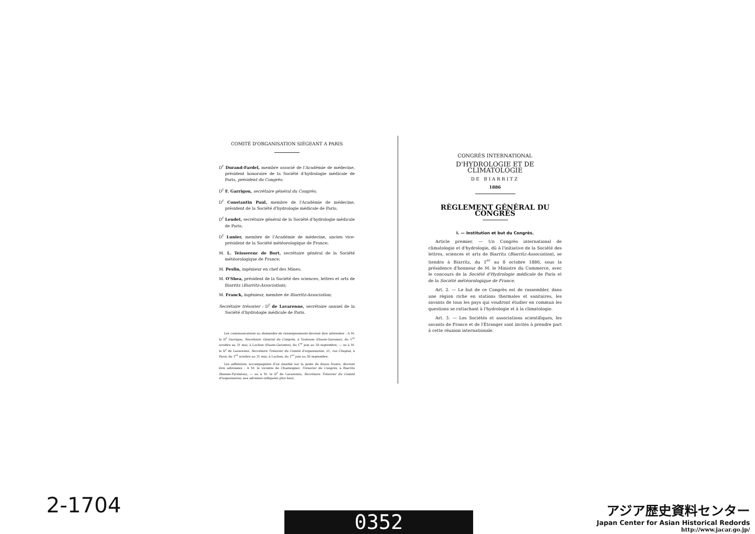COMITÉ D'ORGANISATION SIÉGEANT A PARIS
D<sup>r</sup> Durand-Fardel, membre associé de l'Académie de médecine, président honoraire de la Société d'hydrologie médicale de Paris, président du Congrès;
D<sup>r</sup> F. Garrigou, secrétaire général du Congrès;
D<sup>r</sup> Constantin Paul, membre de l'Académie de médecine, président de la Société d'hydrologie médicale de Paris;
D<sup>r</sup> Leudet, secrétaire général de la Société d'hydrologie médicale de Paris;
D<sup>r</sup> Lunier, membre de l'Académie de médecine, ancien vice-président de la Société météorologique de France;
M. L. Teisserenc de Bort, secrétaire général de la Société météorologique de France;
M. Peslin, ingénieur en chef des Mines;
M. O'Shea, président de la Société des sciences, lettres et arts de Biarritz (Biarritz-Association);
M. Franck, ingénieur, membre de Biarritz-Association;
Secrétaire trésorier : D<sup>r</sup> de Lavarenne, secrétaire annuel de la Société d'hydrologie médicale de Paris.
Les communications ou demandes de renseignements devront être adressées : A M. le D<sup>r</sup> Garrigou, Secrétaire Général du Congrès, à Toulouse (Haute-Garonne), du 1<sup>er</sup> octobre au 31 mai; à Luchon (Haute-Garonne), du 1<sup>er</sup> juin au 30 septembre; — ou à M. le D<sup>r</sup> de Lavarenne, Secrétaire Trésorier du Comité d'organisation, 21, rue Chaptal, à Paris, du 1<sup>er</sup> octobre au 31 mai; à Luchon, du 1<sup>er</sup> juin au 30 septembre.
Les adhésions, accompagnées d'un mandat sur la poste de douze francs, devront être adressées : A M. le vicomte de Chasteigner, Trésorier du Congrès, à Biarritz (Basses-Pyrénées); — ou à M. le D<sup>r</sup> de Lavarenne, Secrétaire Trésorier du Comité d'organisation, aux adresses indiquées plus haut.
CONGRÈS INTERNATIONAL
D'HYDROLOGIE ET DE CLIMATOLOGIE
DE BIARRITZ
1886
RÈGLEMENT GÉNÉRAL DU CONGRÈS
I. — Institution et but du Congrès.
Article premier. — Un Congrès international de climatologie et d'hydrologie, dû à l'initiative de la Société des lettres, sciences et arts de Biarritz (Biarritz-Association), se tiendra à Biarritz, du 1<sup>er</sup> au 8 octobre 1886, sous la présidence d'honneur de M. le Ministre du Commerce, avec le concours de la Société d'Hydrologie médicale de Paris et de la Société météorologique de France.
Art. 2. — Le but de ce Congrès est de rassembler, dans une région riche en stations thermales et sanitaires, les savants de tous les pays qui voudront étudier en commun les questions se rattachant à l'hydrologie et à la climatologie.
Art. 3. — Les Sociétés et associations scientifiques, les savants de France et de l'Étranger sont invités à prendre part à cette réunion internationale.
2-1704
0352
アジア歴史資料センター
Japan Center for Asian Historical Redords
http://www.jacar.go.jp/